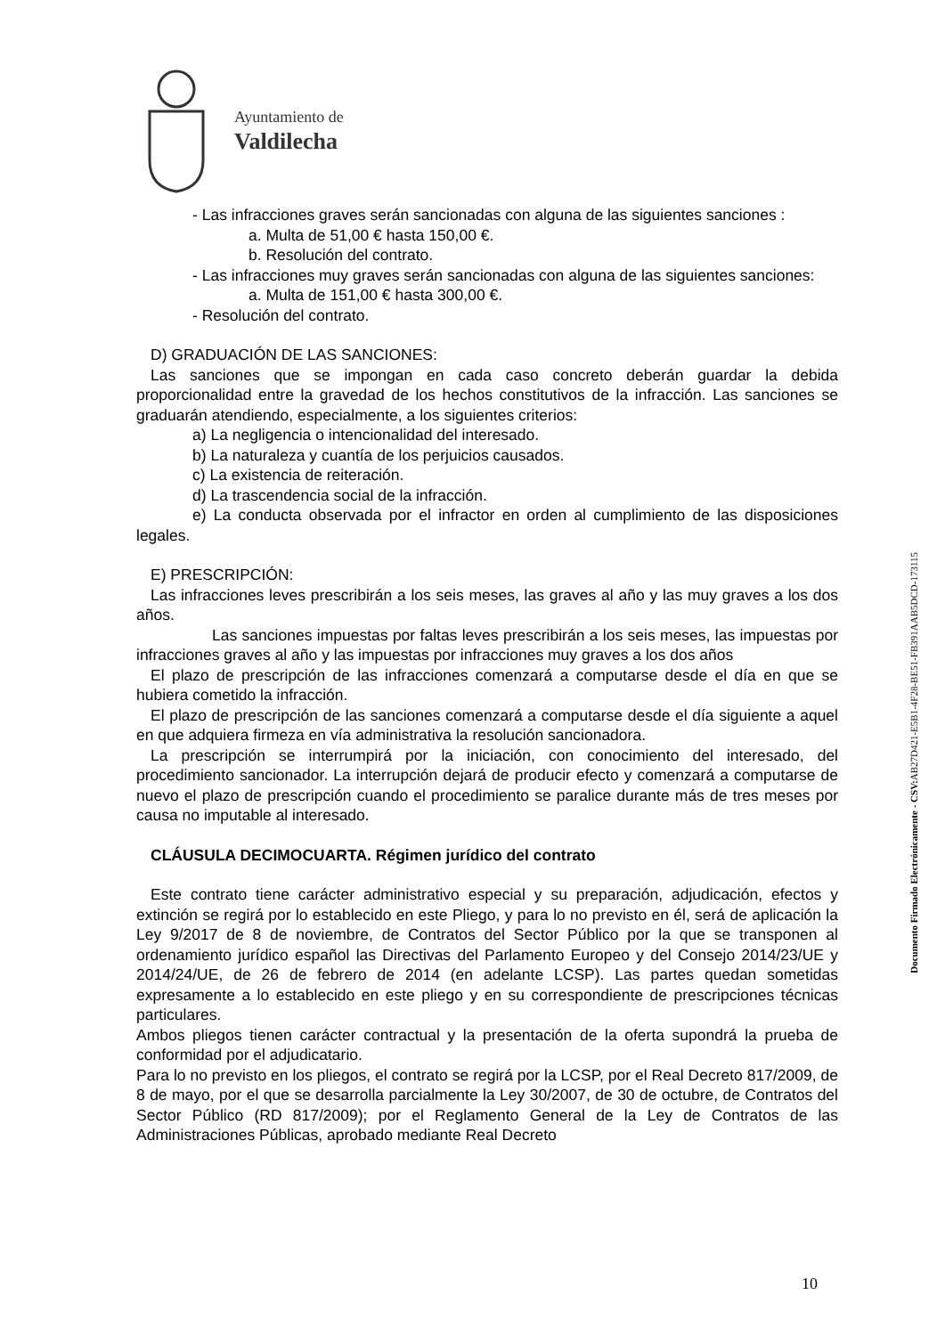Ayuntamiento de
Valdilecha
- Las infracciones graves serán sancionadas con alguna de las siguientes sanciones :
a. Multa de 51,00 € hasta 150,00 €.
b. Resolución del contrato.
- Las infracciones muy graves serán sancionadas con alguna de las siguientes sanciones:
a. Multa de 151,00 € hasta 300,00 €.
- Resolución del contrato.
D) GRADUACIÓN DE LAS SANCIONES:
Las sanciones que se impongan en cada caso concreto deberán guardar la debida proporcionalidad entre la gravedad de los hechos constitutivos de la infracción. Las sanciones se graduarán atendiendo, especialmente, a los siguientes criterios:
a) La negligencia o intencionalidad del interesado.
b) La naturaleza y cuantía de los perjuicios causados.
c) La existencia de reiteración.
d) La trascendencia social de la infracción.
e) La conducta observada por el infractor en orden al cumplimiento de las disposiciones legales.
E) PRESCRIPCIÓN:
Las infracciones leves prescribirán a los seis meses, las graves al año y las muy graves a los dos años.
Las sanciones impuestas por faltas leves prescribirán a los seis meses, las impuestas por infracciones graves al año y las impuestas por infracciones muy graves a los dos años
El plazo de prescripción de las infracciones comenzará a computarse desde el día en que se hubiera cometido la infracción.
El plazo de prescripción de las sanciones comenzará a computarse desde el día siguiente a aquel en que adquiera firmeza en vía administrativa la resolución sancionadora.
La prescripción se interrumpirá por la iniciación, con conocimiento del interesado, del procedimiento sancionador. La interrupción dejará de producir efecto y comenzará a computarse de nuevo el plazo de prescripción cuando el procedimiento se paralice durante más de tres meses por causa no imputable al interesado.
CLÁUSULA DECIMOCUARTA. Régimen jurídico del contrato
Este contrato tiene carácter administrativo especial y su preparación, adjudicación, efectos y extinción se regirá por lo establecido en este Pliego, y para lo no previsto en él, será de aplicación la Ley 9/2017 de 8 de noviembre, de Contratos del Sector Público por la que se transponen al ordenamiento jurídico español las Directivas del Parlamento Europeo y del Consejo 2014/23/UE y 2014/24/UE, de 26 de febrero de 2014 (en adelante LCSP). Las partes quedan sometidas expresamente a lo establecido en este pliego y en su correspondiente de prescripciones técnicas particulares.
Ambos pliegos tienen carácter contractual y la presentación de la oferta supondrá la prueba de conformidad por el adjudicatario.
Para lo no previsto en los pliegos, el contrato se regirá por la LCSP, por el Real Decreto 817/2009, de 8 de mayo, por el que se desarrolla parcialmente la Ley 30/2007, de 30 de octubre, de Contratos del Sector Público (RD 817/2009); por el Reglamento General de la Ley de Contratos de las Administraciones Públicas, aprobado mediante Real Decreto
Documento Firmado Electrónicamente - CSV: AB27D421-E5B1-4F28-BE51-FB391AAB5DCD-173115
10